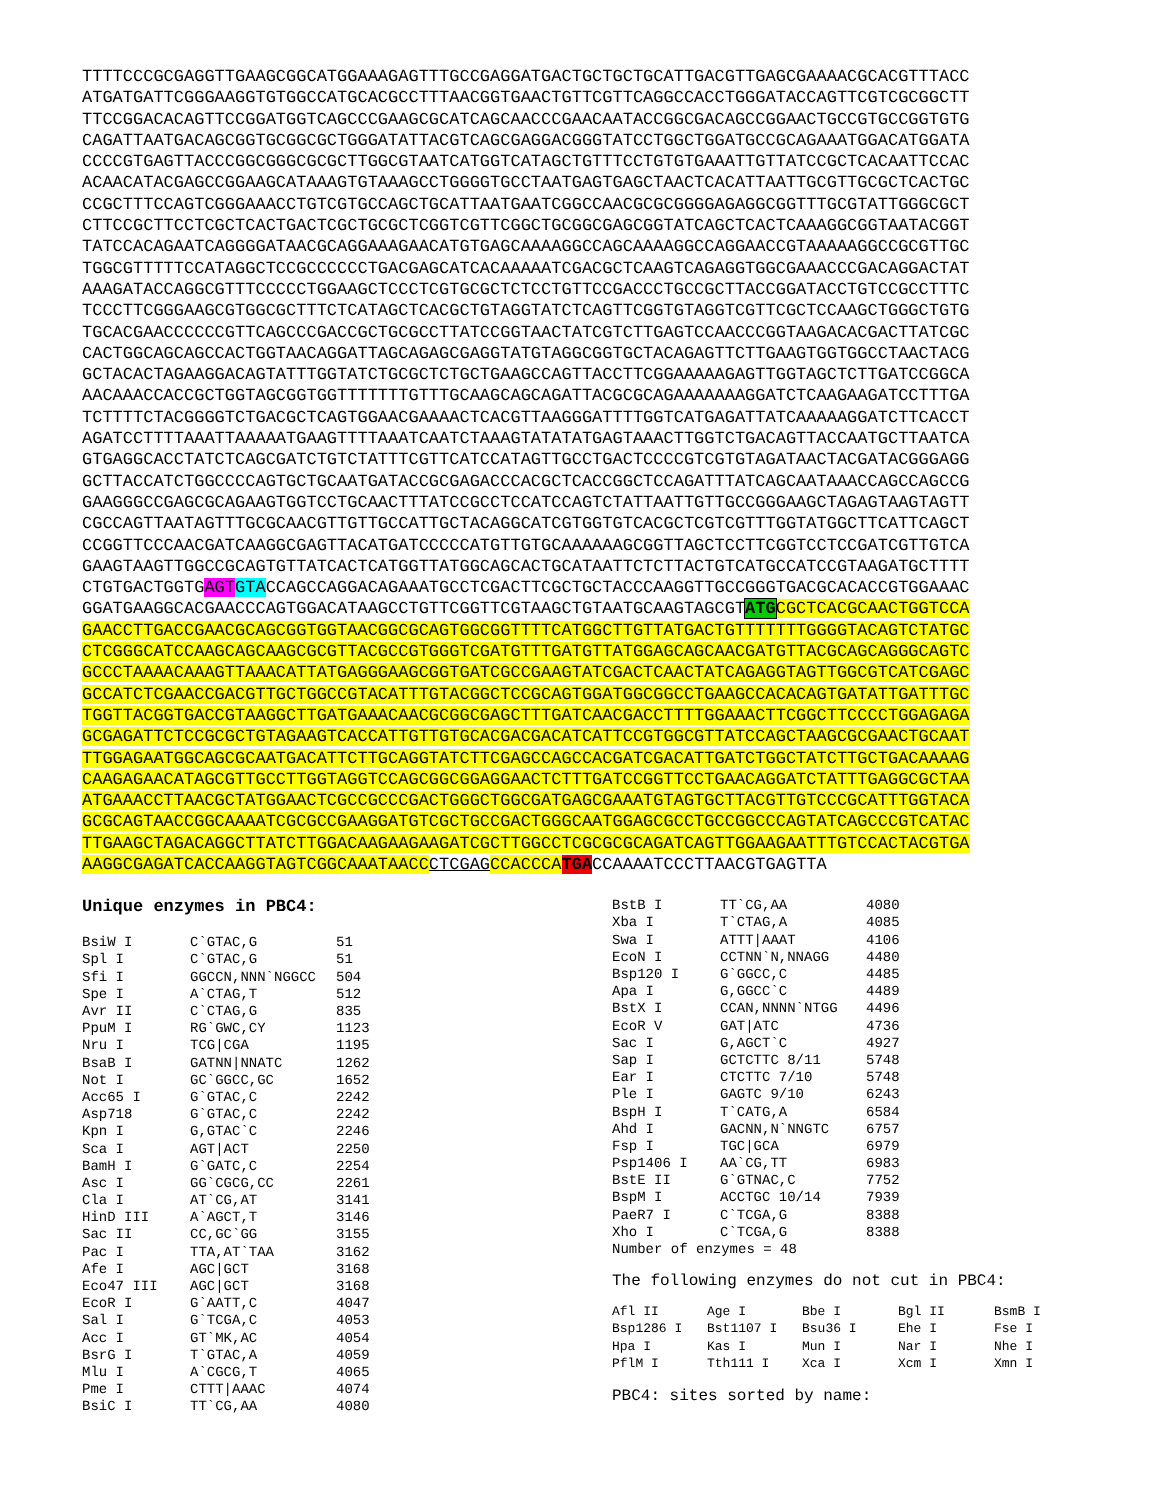TTTTCCCGCGAGGTTGAAGCGGCATGGAAAGAGTTTGCCGAGGATGACTGCTGCTGCATTGACGTTGAGCGAAAACGCACGTTTACC ATGATGATTCGGGAAGGTGTGGCCATGCACGCCTTTAACGGTGAACTGTTCGTTCAGGCCACCTGGGATACCAGTTCGTCGCGGCTT TTCCGGACACAGTTCCGGATGGTCAGCCCGAAGCGCATCAGCAACCCGAACAATACCGGCGACAGCCGGAACTGCCGTGCCGGTGTG CAGATTAATGACAGCGGTGCGGCGCTGGGATATTACGTCAGCGAGGACGGGTATCCTGGCTGGATGCCGCAGAAATGGACATGGATA CCCCGTGAGTTACCCGGCGGGCGCGCTTGGCGTAATCATGGTCATAGCTGTTTCCTGTGTGAAATTGTTATCCGCTCACAATTCCAC ACAACATACGAGCCGGAAGCATAAAGTGTAAAGCCTGGGGTGCCTAATGAGTGAGCTAACTCACATTAATTGCGTTGCGCTCACTGC CCGCTTTCCAGTCGGGAAACCTGTCGTGCCAGCTGCATTAATGAATCGGCCAACGCGCGGGGAGAGGCGGTTTGCGTATTGGGCGCT CTTCCGCTTCCTCGCTCACTGACTCGCTGCGCTCGGTCGTTCGGCTGCGGCGAGCGGTATCAGCTCACTCAAAGGCGGTAATACGGT TATCCACAGAATCAGGGGATAACGCAGGAAAGAACATGTGAGCAAAAGGCCAGCAAAAGGCCAGGAACCGTAAAAAGGCCGCGTTGC TGGCGTTTTTCCATAGGCTCCGCCCCCCTGACGAGCATCACAAAAATCGACGCTCAAGTCAGAGGTGGCGAAACCCGACAGGACTAT AAAGATACCAGGCGTTTCCCCCTGGAAGCTCCCTCGTGCGCTCTCCTGTTCCGACCCTGCCGCTTACCGGATACCTGTCCGCCTTTC TCCCTTCGGGAAGCGTGGCGCTTTCTCATAGCTCACGCTGTAGGTATCTCAGTTCGGTGTAGGTCGTTCGCTCCAAGCTGGGCTGTG TGCACGAACCCCCCGTTCAGCCCGACCGCTGCGCCTTATCCGGTAACTATCGTCTTGAGTCCAACCCGGTAAGACACGACTTATCGC CACTGGCAGCAGCCACTGGTAACAGGATTAGCAGAGCGAGGTATGTAGGCGGTGCTACAGAGTTCTTGAAGTGGTGGCCTAACTACG GCTACACTAGAAGGACAGTATTTGGTATCTGCGCTCTGCTGAAGCCAGTTACCTTCGGAAAAAGAGTTGGTAGCTCTTGATCCGGCA AACAAACCACCGCTGGTAGCGGTGGTTTTTTTGTTTGCAAGCAGCAGATTACGCGCAGAAAAAAAGGATCTCAAGAAGATCCTTTGA TCTTTTCTACGGGGTCTGACGCTCAGTGGAACGAAAACTCACGTTAAGGGATTTTGGTCATGAGATTATCAAAAAGGATCTTCACCT AGATCCTTTTAAATTAAAAATGAAGTTTTAAATCAATCTAAAGTATATATGAGTAAACTTGGTCTGACAGTTACCAATGCTTAATCA GTGAGGCACCTATCTCAGCGATCTGTCTATTTCGTTCATCCATAGTTGCCTGACTCCCCGTCGTGTAGATAACTACGATACGGGAGG GCTTACCATCTGGCCCCAGTGCTGCAATGATACCGCGAGACCCACGCTCACCGGCTCCAGATTTATCAGCAATAAACCAGCCAGCCG GAAGGGCCGAGCGCAGAAGTGGTCCTGCAACTTTATCCGCCTCCATCCAGTCTATTAATTGTTGCCGGGAAGCTAGAGTAAGTAGTT CGCCAGTTAATAGTTTGCGCAACGTTGTTGCCATTGCTACAGGCATCGTGGTGTCACGCTCGTCGTTTGGTATGGCTTCATTCAGCT CCGGTTCCCAACGATCAAGGCGAGTTACATGATCCCCCATGTTGTGCAAAAAAGCGGTTAGCTCCTTCGGTCCTCCGATCGTTGTCA GAAGTAAGTTGGCCGCAGTGTTATCACTCATGGTTATGGCAGCACTGCATAATTCTCTTACTGTCATGCCATCCGTAAGATGCTTTT CTGTGACTGGTGAGT GTACCAGCCAGGACAGAAATGCCTCGACTTCGCTGCTACCCAAGGTTGCCGGGTGACGCACACCGTGGAAAC GGATGAAGGCACGAACCCAGTGGACATAAGCCTGTTCGGTTCGTAAGCTGTAATGCAAGTAGCGTATG CGCTCACGCAACTGGTCCA GAACCTTGACCGAACGCAGCGGTGGTAACGGCGCAGTGGCGGTTTTCATGGCTTGTTATGACTGTTTTTTTGGGGTACAGTCTATGC CTCGGGCATCCAAGCAGCAAGCGCGTTACGCCGTGGGTCGATGTTTGATGTTATGGAGCAGCAACGATGTTACGCAGCAGGGCAGTC GCCCTAAAACAAAGTTAAACATTATGAGGGAAGCGGTGATCGCCGAAGTATCGACTCAACTATCAGAGGTAGTTGGCGTCATCGAGC GCCATCTCGAACCGACGTTGCTGGCCGTACATTTGTACGGCTCCGCAGTGGATGGCGGCCTGAAGCCACACAGTGATATTGATTTGC TGGTTACGGTGACCGTAAGGCTTGATGAAACAACGCGGCGAGCTTTGATCAACGACCTTTTGGAAACTTCGGCTTCCCCTGGAGAGA GCGAGATTCTCCGCGCTGTAGAAGTCACCATTGTTGTGCACGACGACATCATTCCGTGGCGTTATCCAGCTAAGCGCGAACTGCAAT TTGGAGAATGGCAGCGCAATGACATTCTTGCAGGTATCTTCGAGCCAGCCACGATCGACATTGATCTGGCTATCTTGCTGACAAAAG CAAGAGAACATAGCGTTGCCTTGGTAGGTCCAGCGGCGGAGGAACTCTTTGATCCGGTTCCTGAACAGGATCTATTTGAGGCGCTAA ATGAAACCTTAACGCTATGGAACTCGCCGCCCGACTGGGCTGGCGATGAGCGAAATGTAGTGCTTACGTTGTCCCGCATTTGGTACA GCGCAGTAACCGGCAAAATCGCGCCGAAGGATGTCGCTGCCGACTGGGCAATGGAGCGCCTGCCGGCCCAGTATCAGCCCGTCATAC TTGAAGCTAGACAGGCTTATCTTGGACAAGAAGAAGATCGCTTGGCCTCGCGCGCAGATCAGTTGGAAGAATTTGTCCACTACGTGA AAGGCGAGATCACCAAGGTAGTCGGCAAATAACC CTCGAG CCACCCA TGACCAAAATCCCTTAACGTGAGTTA
Unique enzymes in PBC4:
| BsiW I | C`GTAC,G | 51 |
| Spl I | C`GTAC,G | 51 |
| Sfi I | GGCCN,NNN`NGGCC | 504 |
| Spe I | A`CTAG,T | 512 |
| Avr II | C`CTAG,G | 835 |
| PpuM I | RG`GWC,CY | 1123 |
| Nru I | TCG/CGA | 1195 |
| BsaB I | GATNN/NNATC | 1262 |
| Not I | GC`GGCC,GC | 1652 |
| Acc65 I | G`GTAC,C | 2242 |
| Asp718 | G`GTAC,C | 2242 |
| Kpn I | G,GTAC`C | 2246 |
| Sca I | AGT/ACT | 2250 |
| BamH I | G`GATC,C | 2254 |
| Asc I | GG`CGCG,CC | 2261 |
| Cla I | AT`CG,AT | 3141 |
| HinD III | A`AGCT,T | 3146 |
| Sac II | CC,GC`GG | 3155 |
| Pac I | TTA,AT`TAA | 3162 |
| Afe I | AGC/GCT | 3168 |
| Eco47 III | AGC/GCT | 3168 |
| EcoR I | G`AATT,C | 4047 |
| Sal I | G`TCGA,C | 4053 |
| Acc I | GT`MK,AC | 4054 |
| BsrG I | T`GTAC,A | 4059 |
| Mlu I | A`CGCG,T | 4065 |
| Pme I | CTTT/AAAC | 4074 |
| BsiC I | TT`CG,AA | 4080 |
| BstB I | TT`CG,AA | 4080 |
| Xba I | T`CTAG,A | 4085 |
| Swa I | ATTT/AAAT | 4106 |
| EcoN I | CCTNN`N,NNAGG | 4480 |
| Bsp120 I | G`GGCC,C | 4485 |
| Apa I | G,GGCC`C | 4489 |
| BstX I | CCAN,NNNN`NTGG | 4496 |
| EcoR V | GAT/ATC | 4736 |
| Sac I | G,AGCT`C | 4927 |
| Sap I | GCTCTTC 8/11 | 5748 |
| Ear I | CTCTTC 7/10 | 5748 |
| Ple I | GAGTC 9/10 | 6243 |
| BspH I | T`CATG,A | 6584 |
| Ahd I | GACNN,N`NNGTC | 6757 |
| Fsp I | TGC/GCA | 6979 |
| Psp1406 I | AA`CG,TT | 6983 |
| BstE II | G`GTNAC,C | 7752 |
| BspM I | ACCTGC 10/14 | 7939 |
| PaeR7 I | C`TCGA,G | 8388 |
| Xho I | C`TCGA,G | 8388 |
| Number of enzymes = 48 | | |
The following enzymes do not cut in PBC4:
| Afl II | Age I | Bbe I | Bgl II | BsmB I |
| Bsp1286 I | Bst1107 I | Bsu36 I | Ehe I | Fse I |
| Hpa I | Kas I | Mun I | Nar I | Nhe I |
| PflM I | Tth111 I | Xca I | Xcm I | Xmn I |
PBC4: sites sorted by name: